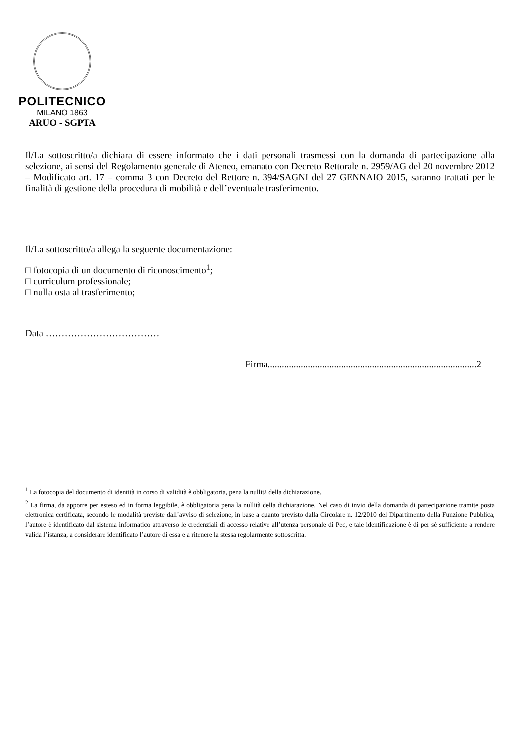POLITECNICO
MILANO 1863
ARUO - SGPTA
Il/La sottoscritto/a dichiara di essere informato che i dati personali trasmessi con la domanda di partecipazione alla selezione, ai sensi del Regolamento generale di Ateneo, emanato con Decreto Rettorale n. 2959/AG del 20 novembre 2012 – Modificato art. 17 – comma 3 con Decreto del Rettore n. 394/SAGNI del 27 GENNAIO 2015, saranno trattati per le finalità di gestione della procedura di mobilità e dell’eventuale trasferimento.
Il/La sottoscritto/a allega la seguente documentazione:
□ fotocopia di un documento di riconoscimento<sup>1</sup>;
□ curriculum professionale;
□ nulla osta al trasferimento;
Data ………………………………
Firma........................................................................................2
<sup>1</sup> La fotocopia del documento di identità in corso di validità è obbligatoria, pena la nullità della dichiarazione.
<sup>2</sup> La firma, da apporre per esteso ed in forma leggibile, è obbligatoria pena la nullità della dichiarazione. Nel caso di invio della domanda di partecipazione tramite posta elettronica certificata, secondo le modalità previste dall’avviso di selezione, in base a quanto previsto dalla Circolare n. 12/2010 del Dipartimento della Funzione Pubblica, l’autore è identificato dal sistema informatico attraverso le credenziali di accesso relative all’utenza personale di Pec, e tale identificazione è di per sé sufficiente a rendere valida l’istanza, a considerare identificato l’autore di essa e a ritenere la stessa regolarmente sottoscritta.